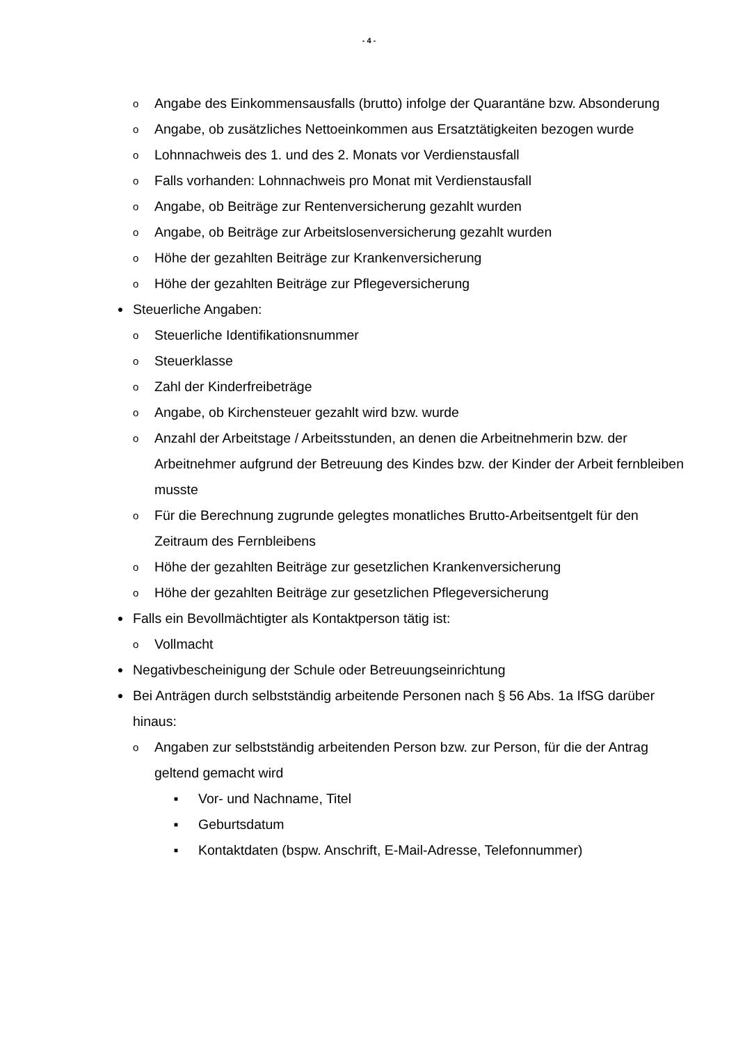- 4 -
o Angabe des Einkommensausfalls (brutto) infolge der Quarantäne bzw. Absonderung
o Angabe, ob zusätzliches Nettoeinkommen aus Ersatztätigkeiten bezogen wurde
o Lohnnachweis des 1. und des 2. Monats vor Verdienstausfall
o Falls vorhanden: Lohnnachweis pro Monat mit Verdienstausfall
o Angabe, ob Beiträge zur Rentenversicherung gezahlt wurden
o Angabe, ob Beiträge zur Arbeitslosenversicherung gezahlt wurden
o Höhe der gezahlten Beiträge zur Krankenversicherung
o Höhe der gezahlten Beiträge zur Pflegeversicherung
● Steuerliche Angaben:
o Steuerliche Identifikationsnummer
o Steuerklasse
o Zahl der Kinderfreibeträge
o Angabe, ob Kirchensteuer gezahlt wird bzw. wurde
o Anzahl der Arbeitstage / Arbeitsstunden, an denen die Arbeitnehmerin bzw. der Arbeitnehmer aufgrund der Betreuung des Kindes bzw. der Kinder der Arbeit fernbleiben musste
o Für die Berechnung zugrunde gelegtes monatliches Brutto-Arbeitsentgelt für den Zeitraum des Fernbleibens
o Höhe der gezahlten Beiträge zur gesetzlichen Krankenversicherung
o Höhe der gezahlten Beiträge zur gesetzlichen Pflegeversicherung
● Falls ein Bevollmächtigter als Kontaktperson tätig ist:
o Vollmacht
● Negativbescheinigung der Schule oder Betreuungseinrichtung
● Bei Anträgen durch selbstständig arbeitende Personen nach § 56 Abs. 1a IfSG darüber hinaus:
o Angaben zur selbstständig arbeitenden Person bzw. zur Person, für die der Antrag geltend gemacht wird
■ Vor- und Nachname, Titel
■ Geburtsdatum
■ Kontaktdaten (bspw. Anschrift, E-Mail-Adresse, Telefonnummer)